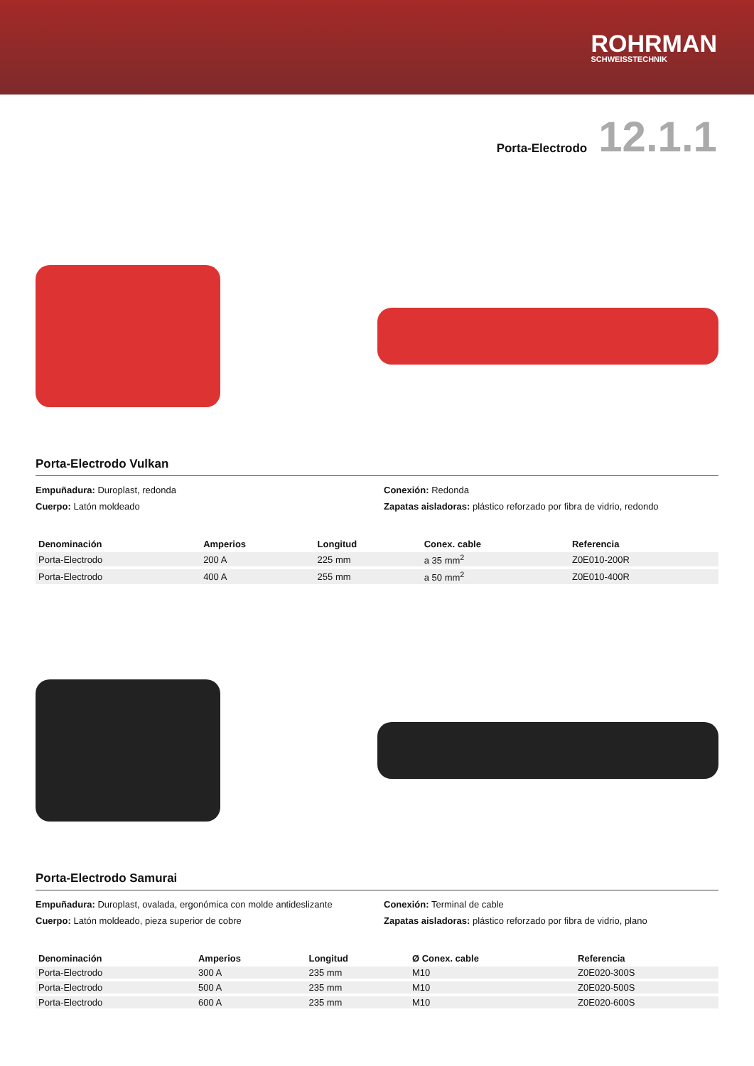ROHRMAN
SCHWEISSTECHNIK
Porta-Electrodo 12.1.1
Porta-Electrodo Vulkan
Empuñadura: Duroplast, redonda
Cuerpo: Latón moldeado
Conexión: Redonda
Zapatas aisladoras: plástico reforzado por fibra de vidrio, redondo
| Denominación | Amperios | Longitud | Conex. cable | Referencia |
| --- | --- | --- | --- | --- |
| Porta-Electrodo | 200 A | 225 mm | a 35 mm<sup>2</sup> | Z0E010-200R |
| Porta-Electrodo | 400 A | 255 mm | a 50 mm<sup>2</sup> | Z0E010-400R |
Porta-Electrodo Samurai
Empuñadura: Duroplast, ovalada, ergonómica con molde antideslizante
Cuerpo: Latón moldeado, pieza superior de cobre
Conexión: Terminal de cable
Zapatas aisladoras: plástico reforzado por fibra de vidrio, plano
| Denominación | Amperios | Longitud | Ø Conex. cable | Referencia |
| --- | --- | --- | --- | --- |
| Porta-Electrodo | 300 A | 235 mm | M10 | Z0E020-300S |
| Porta-Electrodo | 500 A | 235 mm | M10 | Z0E020-500S |
| Porta-Electrodo | 600 A | 235 mm | M10 | Z0E020-600S |